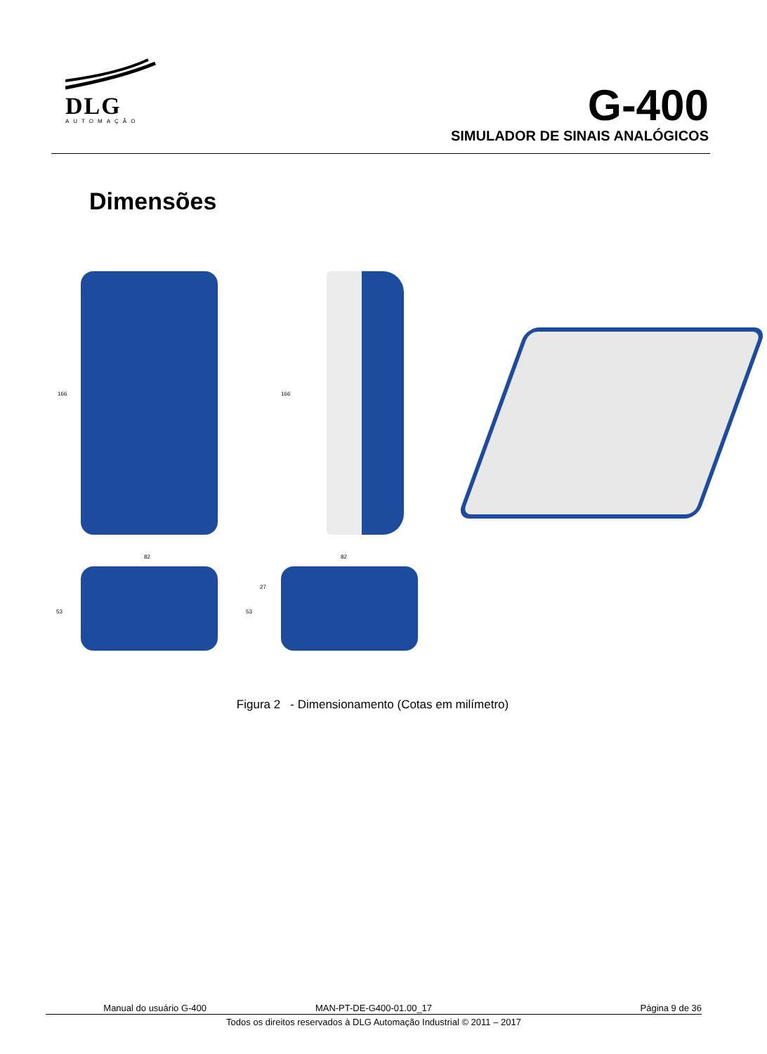DLG
AUTOMAÇÃO
G-400
SIMULADOR DE SINAIS ANALÓGICOS
Dimensões
166 166
82 82
53 53
27
Figura 2 - Dimensionamento (Cotas em milímetro)
Manual do usuário G-400 MAN-PT-DE-G400-01.00_17 Página 9 de 36
Todos os direitos reservados à DLG Automação Industrial © 2011 – 2017